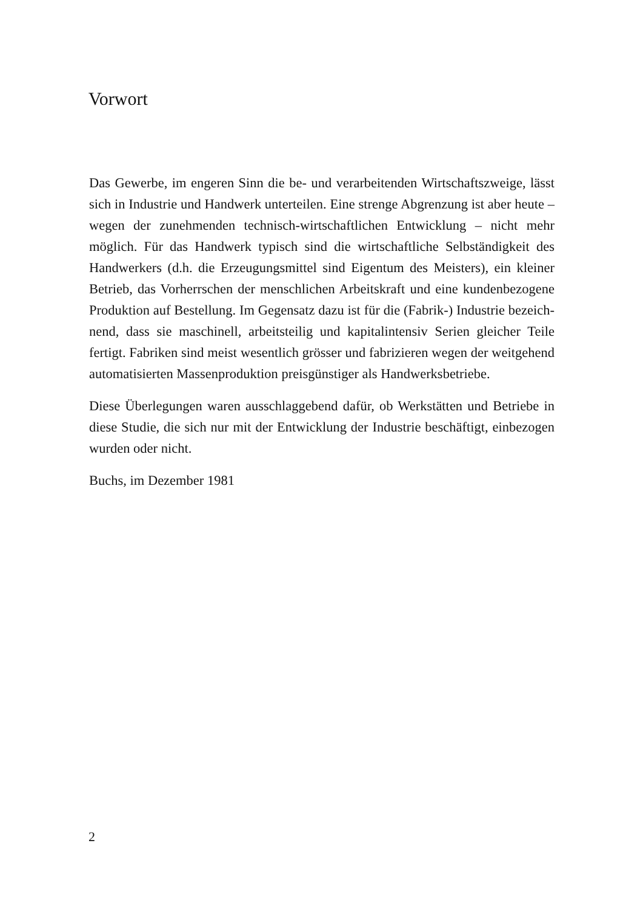Vorwort
Das Gewerbe, im engeren Sinn die be- und verarbeitenden Wirtschafts­zweige, lässt sich in Industrie und Handwerk unterteilen. Eine strenge Abgrenzung ist aber heute – wegen der zunehmenden technisch-wirtschaft­lichen Entwicklung – nicht mehr möglich. Für das Handwerk typisch sind die wirtschaftliche Selbständigkeit des Handwerkers (d.h. die Erzeu­gungsmittel sind Eigentum des Meisters), ein kleiner Betrieb, das Vorherr­schen der menschlichen Arbeitskraft und eine kundenbezogene Produktion auf Bestellung. Im Gegensatz dazu ist für die (Fabrik-) Industrie bezeich­nend, dass sie maschinell, arbeitsteilig und kapitalintensiv Serien gleicher Teile fertigt. Fabriken sind meist wesentlich grösser und fabrizieren wegen der weitgehend automatisierten Massenproduktion preisgünstiger als Hand­werksbetriebe.
Diese Überlegungen waren ausschlaggebend dafür, ob Werkstätten und Be­triebe in diese Studie, die sich nur mit der Entwicklung der Industrie be­schäftigt, einbezogen wurden oder nicht.
Buchs, im Dezember 1981
2